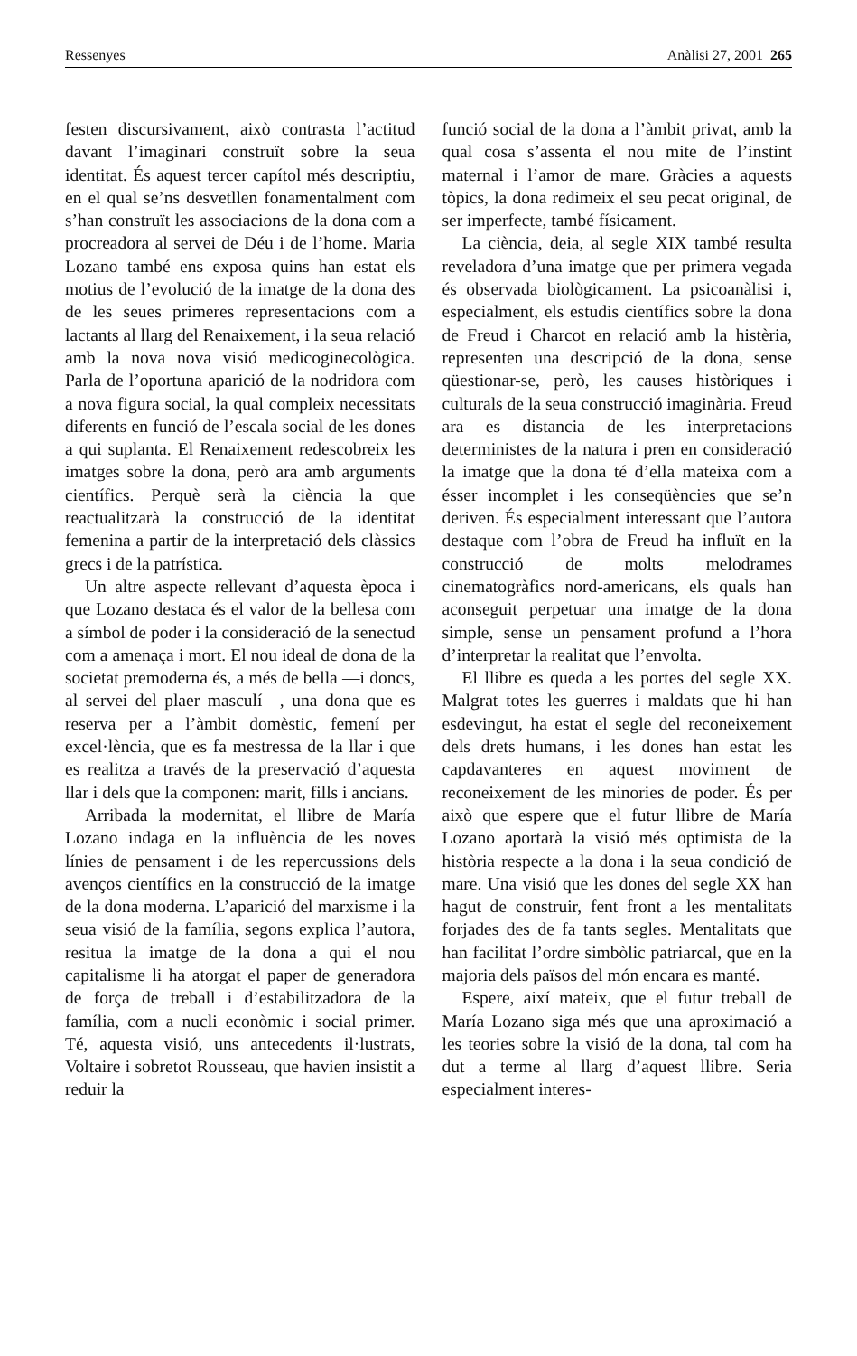Ressenyes Anàlisi 27, 2001 265
festen discursivament, això contrasta l’actitud davant l’imaginari construït sobre la seua identitat. És aquest tercer capítol més descriptiu, en el qual se’ns desvetllen fonamentalment com s’han construït les associacions de la dona com a procreadora al servei de Déu i de l’home. Maria Lozano també ens exposa quins han estat els motius de l’evolució de la imatge de la dona des de les seues primeres representacions com a lactants al llarg del Renaixement, i la seua relació amb la nova nova visió medicoginecològica. Parla de l’oportuna aparició de la nodridora com a nova figura social, la qual compleix necessitats diferents en funció de l’escala social de les dones a qui suplanta. El Renaixement redescobreix les imatges sobre la dona, però ara amb arguments científics. Perquè serà la ciència la que reactualitzarà la construcció de la identitat femenina a partir de la interpretació dels clàssics grecs i de la patrística.
Un altre aspecte rellevant d’aquesta època i que Lozano destaca és el valor de la bellesa com a símbol de poder i la consideració de la senectud com a amenaça i mort. El nou ideal de dona de la societat premoderna és, a més de bella —i doncs, al servei del plaer masculí—, una dona que es reserva per a l’àmbit domèstic, femení per excel·lència, que es fa mestressa de la llar i que es realitza a través de la preservació d’aquesta llar i dels que la componen: marit, fills i ancians.
Arribada la modernitat, el llibre de María Lozano indaga en la influència de les noves línies de pensament i de les repercussions dels avenços científics en la construcció de la imatge de la dona moderna. L’aparició del marxisme i la seua visió de la família, segons explica l’autora, resitua la imatge de la dona a qui el nou capitalisme li ha atorgat el paper de generadora de força de treball i d’estabilitzadora de la família, com a nucli econòmic i social primer. Té, aquesta visió, uns antecedents il·lustrats, Voltaire i sobretot Rousseau, que havien insistit a reduir la
funció social de la dona a l’àmbit privat, amb la qual cosa s’assenta el nou mite de l’instint maternal i l’amor de mare. Gràcies a aquests tòpics, la dona redimeix el seu pecat original, de ser imperfecte, també físicament.
La ciència, deia, al segle XIX també resulta reveladora d’una imatge que per primera vegada és observada biològicament. La psicoanàlisi i, especialment, els estudis científics sobre la dona de Freud i Charcot en relació amb la histèria, representen una descripció de la dona, sense qüestionar-se, però, les causes històriques i culturals de la seua construcció imaginària. Freud ara es distancia de les interpretacions deterministes de la natura i pren en consideració la imatge que la dona té d’ella mateixa com a ésser incomplet i les conseqüències que se’n deriven. És especialment interessant que l’autora destaque com l’obra de Freud ha influït en la construcció de molts melodrames cinematogràfics nord-americans, els quals han aconseguit perpetuar una imatge de la dona simple, sense un pensament profund a l’hora d’interpretar la realitat que l’envolta.
El llibre es queda a les portes del segle XX. Malgrat totes les guerres i maldats que hi han esdevingut, ha estat el segle del reconeixement dels drets humans, i les dones han estat les capdavanteres en aquest moviment de reconeixement de les minories de poder. És per això que espere que el futur llibre de María Lozano aportarà la visió més optimista de la història respecte a la dona i la seua condició de mare. Una visió que les dones del segle XX han hagut de construir, fent front a les mentalitats forjades des de fa tants segles. Mentalitats que han facilitat l’ordre simbòlic patriarcal, que en la majoria dels països del món encara es manté.
Espere, així mateix, que el futur treball de María Lozano siga més que una aproximació a les teories sobre la visió de la dona, tal com ha dut a terme al llarg d’aquest llibre. Seria especialment interes-